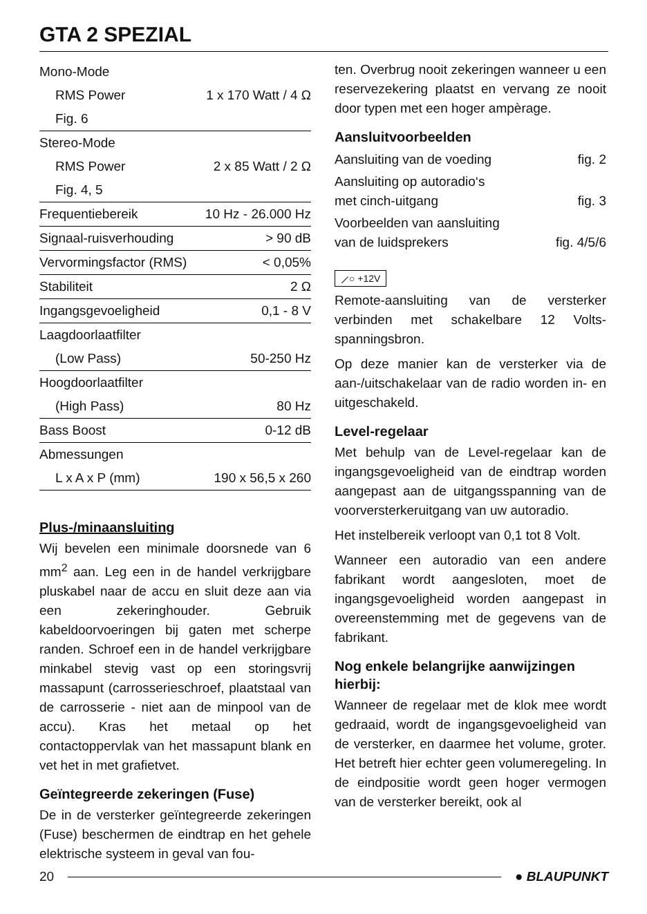GTA 2 SPEZIAL
| Mono-Mode | |
| RMS Power | 1 x 170 Watt / 4 Ω |
| Fig. 6 | |
| Stereo-Mode | |
| RMS Power | 2 x 85 Watt / 2 Ω |
| Fig. 4, 5 | |
| Frequentiebereik | 10 Hz - 26.000 Hz |
| Signaal-ruisverhouding | > 90 dB |
| Vervormingsfactor (RMS) | < 0,05% |
| Stabiliteit | 2 Ω |
| Ingangsgevoeligheid | 0,1 - 8 V |
| Laagdoorlaatfilter | |
| (Low Pass) | 50-250 Hz |
| Hoogdoorlaatfilter | |
| (High Pass) | 80 Hz |
| Bass Boost | 0-12 dB |
| Abmessungen | |
| L x A x P (mm) | 190 x 56,5 x 260 |
Plus-/minaansluiting
Wij bevelen een minimale doorsnede van 6 mm<sup>2</sup> aan. Leg een in de handel verkrijgbare pluskabel naar de accu en sluit deze aan via een zekeringhouder. Gebruik kabeldoorvoeringen bij gaten met scherpe randen. Schroef een in de handel verkrijgbare minkabel stevig vast op een storingsvrij massapunt (carrosserieschroef, plaatstaal van de carrosserie - niet aan de minpool van de accu). Kras het metaal op het contactoppervlak van het massapunt blank en vet het in met grafietvet.
Geïntegreerde zekeringen (Fuse)
De in de versterker geïntegreerde zekeringen (Fuse) beschermen de eindtrap en het gehele elektrische systeem in geval van fou-
ten. Overbrug nooit zekeringen wanneer u een reservezekering plaatst en vervang ze nooit door typen met een hoger ampèrage.
Aansluitvoorbeelden
| Aansluiting van de voeding | fig. 2 |
| Aansluiting op autoradio‘s met cinch-uitgang | fig. 3 |
| Voorbeelden van aansluiting van de luidsprekers | fig. 4/5/6 |
⟋○ +12V
Remote-aansluiting van de versterker verbinden met schakelbare 12 Volts-spanningsbron.
Op deze manier kan de versterker via de aan-/uitschakelaar van de radio worden in- en uitgeschakeld.
Level-regelaar
Met behulp van de Level-regelaar kan de ingangsgevoeligheid van de eindtrap worden aangepast aan de uitgangsspanning van de voorversterkeruitgang van uw autoradio.
Het instelbereik verloopt van 0,1 tot 8 Volt.
Wanneer een autoradio van een andere fabrikant wordt aangesloten, moet de ingangsgevoeligheid worden aangepast in overeenstemming met de gegevens van de fabrikant.
Nog enkele belangrijke aanwijzingen hierbij:
Wanneer de regelaar met de klok mee wordt gedraaid, wordt de ingangsgevoeligheid van de versterker, en daarmee het volume, groter. Het betreft hier echter geen volumeregeling. In de eindpositie wordt geen hoger vermogen van de versterker bereikt, ook al
20 ● BLAUPUNKT